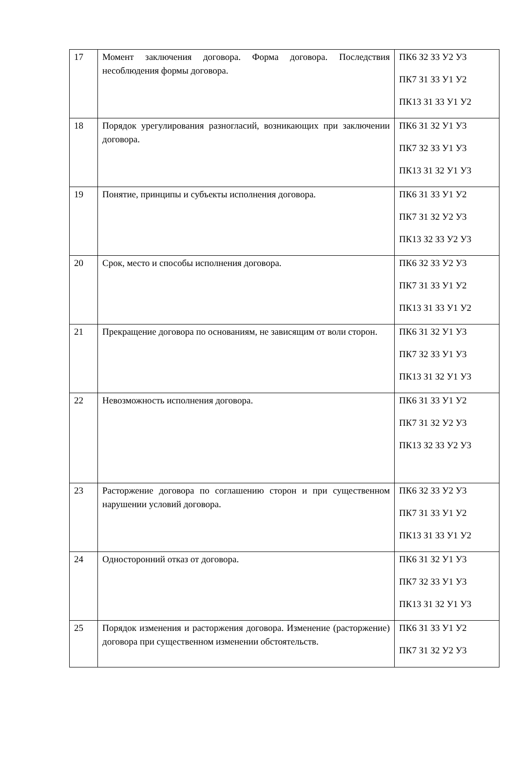| 17 | Момент заключения договора. Форма договора. Последствия несоблюдения формы договора. | ПК6 З2 З3 У2 У3 ПК7 З1 З3 У1 У2 ПК13 З1 З3 У1 У2 |
| 18 | Порядок урегулирования разногласий, возникающих при заключении договора. | ПК6 З1 З2 У1 У3 ПК7 З2 З3 У1 У3 ПК13 З1 З2 У1 У3 |
| 19 | Понятие, принципы и субъекты исполнения договора. | ПК6 З1 З3 У1 У2 ПК7 З1 З2 У2 У3 ПК13 З2 З3 У2 У3 |
| 20 | Срок, место и способы исполнения договора. | ПК6 З2 З3 У2 У3 ПК7 З1 З3 У1 У2 ПК13 З1 З3 У1 У2 |
| 21 | Прекращение договора по основаниям, не зависящим от воли сторон. | ПК6 З1 З2 У1 У3 ПК7 З2 З3 У1 У3 ПК13 З1 З2 У1 У3 |
| 22 | Невозможность исполнения договора. | ПК6 З1 З3 У1 У2 ПК7 З1 З2 У2 У3 ПК13 З2 З3 У2 У3 |
| 23 | Расторжение договора по соглашению сторон и при существенном нарушении условий договора. | ПК6 З2 З3 У2 У3 ПК7 З1 З3 У1 У2 ПК13 З1 З3 У1 У2 |
| 24 | Односторонний отказ от договора. | ПК6 З1 З2 У1 У3 ПК7 З2 З3 У1 У3 ПК13 З1 З2 У1 У3 |
| 25 | Порядок изменения и расторжения договора. Изменение (расторжение) договора при существенном изменении обстоятельств. | ПК6 З1 З3 У1 У2 ПК7 З1 З2 У2 У3 |